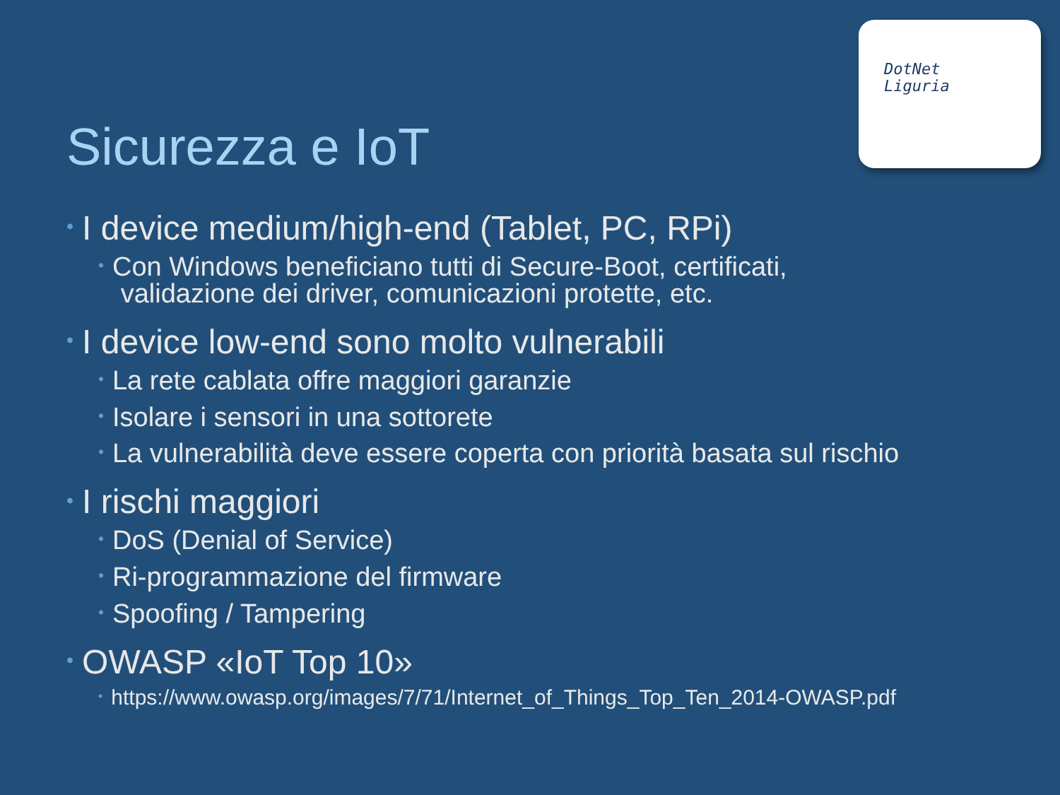DotNet
Liguria
Sicurezza e IoT
• I device medium/high-end (Tablet, PC, RPi)
• Con Windows beneficiano tutti di Secure-Boot, certificati,
validazione dei driver, comunicazioni protette, etc.
• I device low-end sono molto vulnerabili
• La rete cablata offre maggiori garanzie
• Isolare i sensori in una sottorete
• La vulnerabilità deve essere coperta con priorità basata sul rischio
• I rischi maggiori
• DoS (Denial of Service)
• Ri-programmazione del firmware
• Spoofing / Tampering
• OWASP «IoT Top 10»
• https://www.owasp.org/images/7/71/Internet_of_Things_Top_Ten_2014-OWASP.pdf